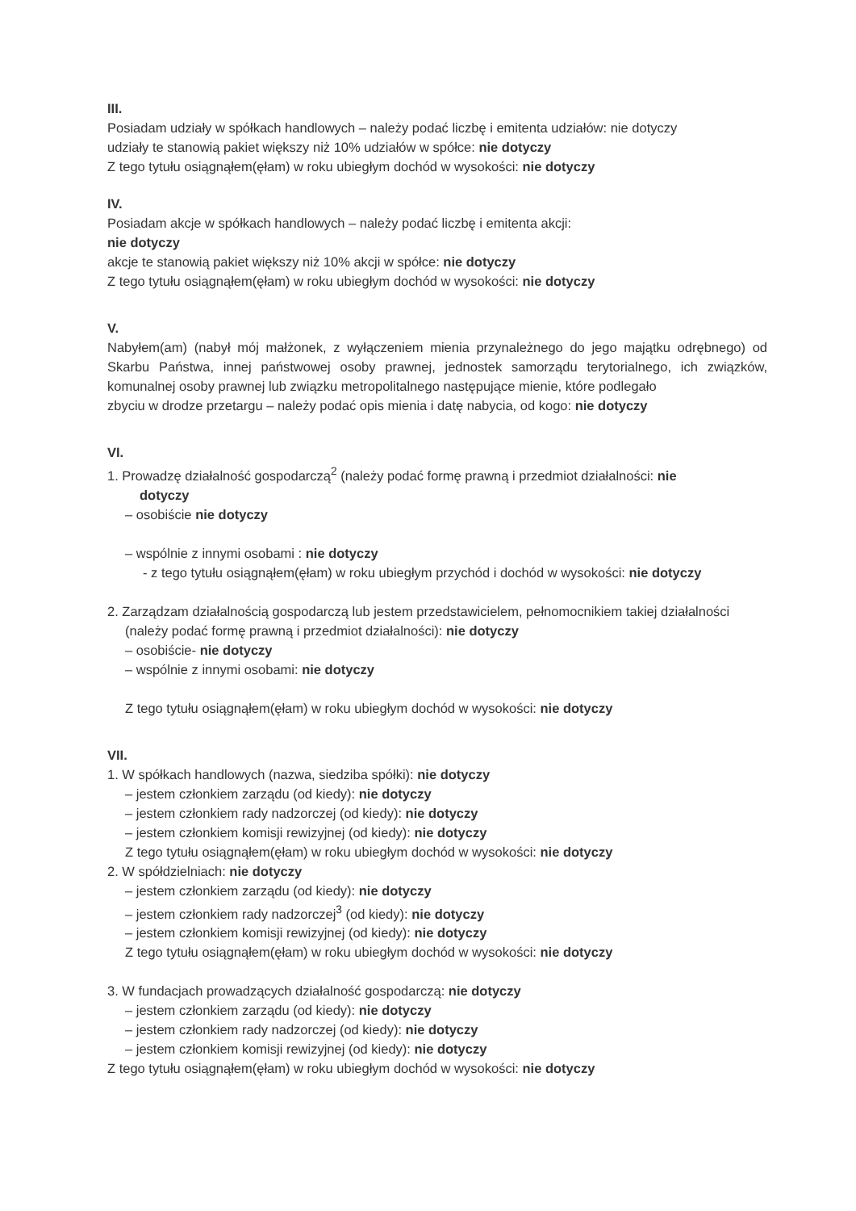III.
Posiadam udziały w spółkach handlowych – należy podać liczbę i emitenta udziałów: nie dotyczy
udziały te stanowią pakiet większy niż 10% udziałów w spółce: nie dotyczy
Z tego tytułu osiągnąłem(ęłam) w roku ubiegłym dochód w wysokości: nie dotyczy
IV.
Posiadam akcje w spółkach handlowych – należy podać liczbę i emitenta akcji:
nie dotyczy
akcje te stanowią pakiet większy niż 10% akcji w spółce: nie dotyczy
Z tego tytułu osiągnąłem(ęłam) w roku ubiegłym dochód w wysokości: nie dotyczy
V.
Nabyłem(am) (nabył mój małżonek, z wyłączeniem mienia przynależnego do jego majątku odrębnego) od Skarbu Państwa, innej państwowej osoby prawnej, jednostek samorządu terytorialnego, ich związków, komunalnej osoby prawnej lub związku metropolitalnego następujące mienie, które podlegało
zbyciu w drodze przetargu – należy podać opis mienia i datę nabycia, od kogo: nie dotyczy
VI.
1. Prowadzę działalność gospodarczą<sup>2</sup> (należy podać formę prawną i przedmiot działalności: nie
dotyczy
– osobiście nie dotyczy
– wspólnie z innymi osobami : nie dotyczy
- z tego tytułu osiągnąłem(ęłam) w roku ubiegłym przychód i dochód w wysokości: nie dotyczy
2. Zarządzam działalnością gospodarczą lub jestem przedstawicielem, pełnomocnikiem takiej działalności
(należy podać formę prawną i przedmiot działalności): nie dotyczy
– osobiście- nie dotyczy
– wspólnie z innymi osobami: nie dotyczy
Z tego tytułu osiągnąłem(ęłam) w roku ubiegłym dochód w wysokości: nie dotyczy
VII.
1. W spółkach handlowych (nazwa, siedziba spółki): nie dotyczy
– jestem członkiem zarządu (od kiedy): nie dotyczy
– jestem członkiem rady nadzorczej (od kiedy): nie dotyczy
– jestem członkiem komisji rewizyjnej (od kiedy): nie dotyczy
Z tego tytułu osiągnąłem(ęłam) w roku ubiegłym dochód w wysokości: nie dotyczy
2. W spółdzielniach: nie dotyczy
– jestem członkiem zarządu (od kiedy): nie dotyczy
– jestem członkiem rady nadzorczej<sup>3</sup> (od kiedy): nie dotyczy
– jestem członkiem komisji rewizyjnej (od kiedy): nie dotyczy
Z tego tytułu osiągnąłem(ęłam) w roku ubiegłym dochód w wysokości: nie dotyczy
3. W fundacjach prowadzących działalność gospodarczą: nie dotyczy
– jestem członkiem zarządu (od kiedy): nie dotyczy
– jestem członkiem rady nadzorczej (od kiedy): nie dotyczy
– jestem członkiem komisji rewizyjnej (od kiedy): nie dotyczy
Z tego tytułu osiągnąłem(ęłam) w roku ubiegłym dochód w wysokości: nie dotyczy